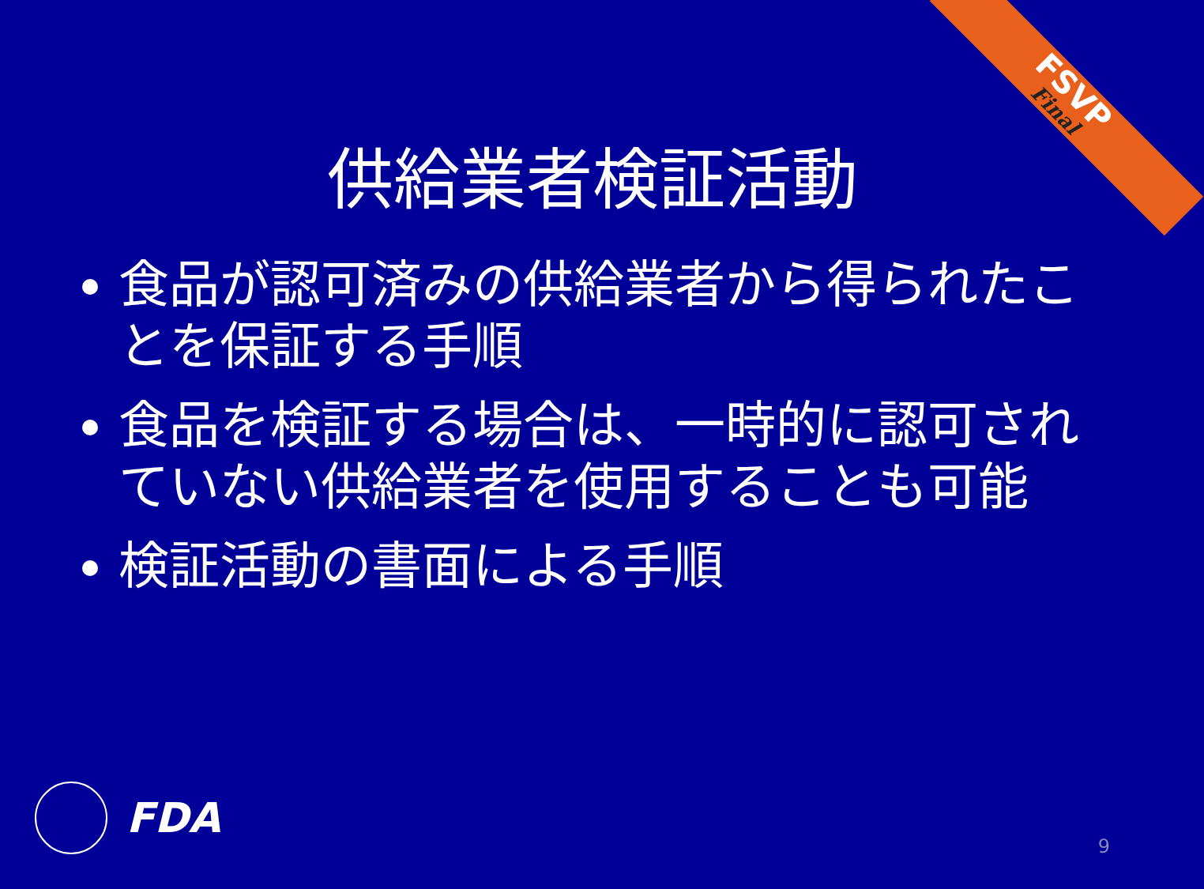FSVP
Final
供給業者検証活動
食品が認可済みの供給業者から得られたことを保証する手順
食品を検証する場合は、一時的に認可されていない供給業者を使用することも可能
検証活動の書面による手順
FDA 9